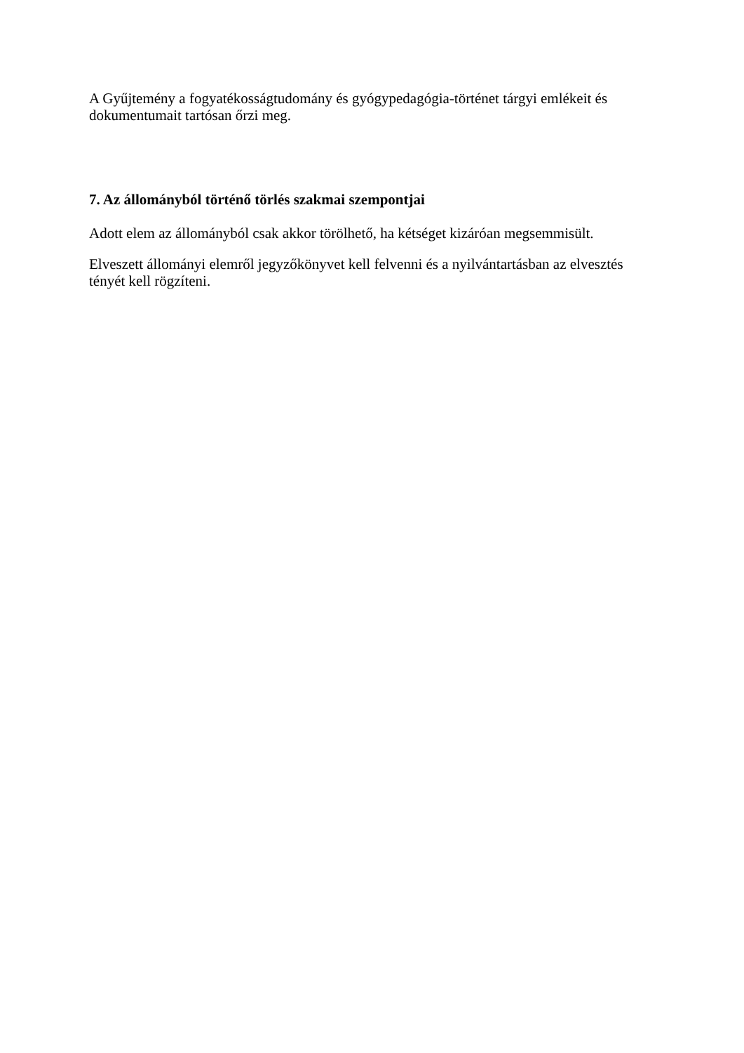A Gyűjtemény a fogyatékosságtudomány és gyógypedagógia-történet tárgyi emlékeit és dokumentumait tartósan őrzi meg.
7. Az állományból történő törlés szakmai szempontjai
Adott elem az állományból csak akkor törölhető, ha kétséget kizáróan megsemmisült.
Elveszett állományi elemről jegyzőkönyvet kell felvenni és a nyilvántartásban az elvesztés tényét kell rögzíteni.